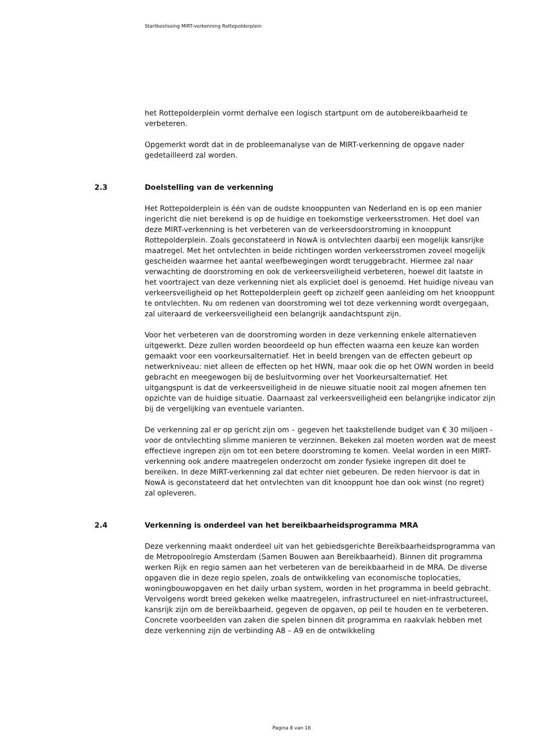Startbeslissing MIRT-verkenning Rottepolderplein
het Rottepolderplein vormt derhalve een logisch startpunt om de autobereikbaarheid te verbeteren.
Opgemerkt wordt dat in de probleemanalyse van de MIRT-verkenning de opgave nader gedetailleerd zal worden.
2.3 Doelstelling van de verkenning
Het Rottepolderplein is één van de oudste knooppunten van Nederland en is op een manier ingericht die niet berekend is op de huidige en toekomstige verkeersstromen. Het doel van deze MIRT-verkenning is het verbeteren van de verkeersdoorstroming in knooppunt Rottepolderplein. Zoals geconstateerd in NowA is ontvlechten daarbij een mogelijk kansrijke maatregel. Met het ontvlechten in beide richtingen worden verkeersstromen zoveel mogelijk gescheiden waarmee het aantal weefbewegingen wordt teruggebracht. Hiermee zal naar verwachting de doorstroming en ook de verkeersveiligheid verbeteren, hoewel dit laatste in het voortraject van deze verkenning niet als expliciet doel is genoemd. Het huidige niveau van verkeersveiligheid op het Rottepolderplein geeft op zichzelf geen aanleiding om het knooppunt te ontvlechten. Nu om redenen van doorstroming wel tot deze verkenning wordt overgegaan, zal uiteraard de verkeersveiligheid een belangrijk aandachtspunt zijn.
Voor het verbeteren van de doorstroming worden in deze verkenning enkele alternatieven uitgewerkt. Deze zullen worden beoordeeld op hun effecten waarna een keuze kan worden gemaakt voor een voorkeursalternatief. Het in beeld brengen van de effecten gebeurt op netwerkniveau: niet alleen de effecten op het HWN, maar ook die op het OWN worden in beeld gebracht en meegewogen bij de besluitvorming over het Voorkeursalternatief. Het uitgangspunt is dat de verkeersveiligheid in de nieuwe situatie nooit zal mogen afnemen ten opzichte van de huidige situatie. Daarnaast zal verkeersveiligheid een belangrijke indicator zijn bij de vergelijking van eventuele varianten.
De verkenning zal er op gericht zijn om – gegeven het taakstellende budget van € 30 miljoen - voor de ontvlechting slimme manieren te verzinnen. Bekeken zal moeten worden wat de meest effectieve ingrepen zijn om tot een betere doorstroming te komen. Veelal worden in een MIRT-verkenning ook andere maatregelen onderzocht om zonder fysieke ingrepen dit doel te bereiken. In deze MIRT-verkenning zal dat echter niet gebeuren. De reden hiervoor is dat in NowA is geconstateerd dat het ontvlechten van dit knooppunt hoe dan ook winst (no regret) zal opleveren.
2.4 Verkenning is onderdeel van het bereikbaarheidsprogramma MRA
Deze verkenning maakt onderdeel uit van het gebiedsgerichte Bereikbaarheidsprogramma van de Metropoolregio Amsterdam (Samen Bouwen aan Bereikbaarheid). Binnen dit programma werken Rijk en regio samen aan het verbeteren van de bereikbaarheid in de MRA. De diverse opgaven die in deze regio spelen, zoals de ontwikkeling van economische toplocaties, woningbouwopgaven en het daily urban system, worden in het programma in beeld gebracht. Vervolgens wordt breed gekeken welke maatregelen, infrastructureel en niet-infrastructureel, kansrijk zijn om de bereikbaarheid, gegeven de opgaven, op peil te houden en te verbeteren. Concrete voorbeelden van zaken die spelen binnen dit programma en raakvlak hebben met deze verkenning zijn de verbinding A8 – A9 en de ontwikkeling
Pagina 8 van 18